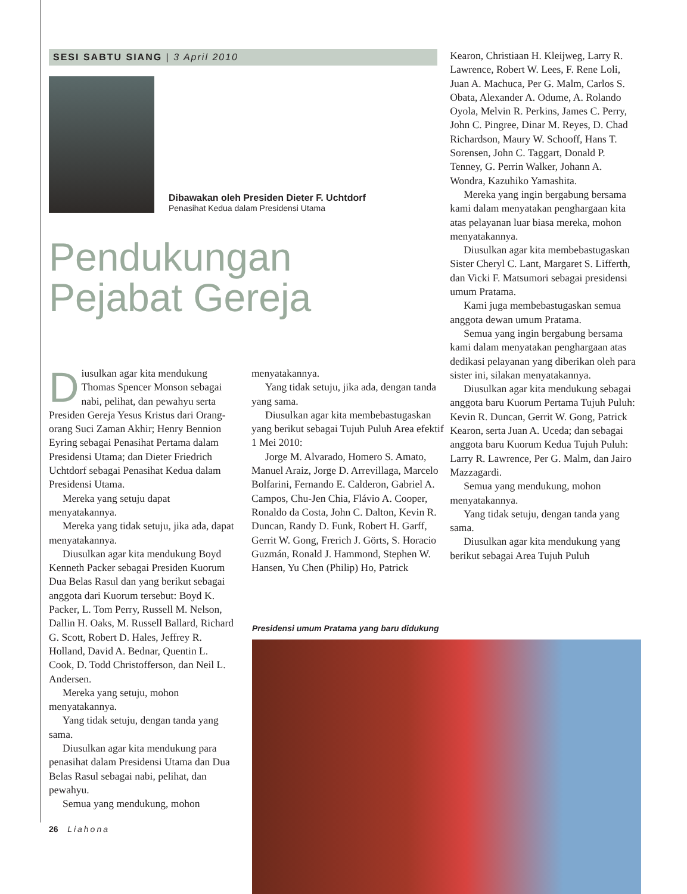SESI SABTU SIANG | 3 April 2010
Dibawakan oleh Presiden Dieter F. Uchtdorf
Penasihat Kedua dalam Presidensi Utama
Pendukungan
Pejabat Gereja
Diusulkan agar kita mendukung Thomas Spencer Monson sebagai nabi, pelihat, dan pewahyu serta Presiden Gereja Yesus Kristus dari Orang-orang Suci Zaman Akhir; Henry Bennion Eyring sebagai Penasihat Pertama dalam Presidensi Utama; dan Dieter Friedrich Uchtdorf sebagai Penasihat Kedua dalam Presidensi Utama.
Mereka yang setuju dapat menyatakannya.
Mereka yang tidak setuju, jika ada, dapat menyatakannya.
Diusulkan agar kita mendukung Boyd Kenneth Packer sebagai Presiden Kuorum Dua Belas Rasul dan yang berikut sebagai anggota dari Kuorum tersebut: Boyd K. Packer, L. Tom Perry, Russell M. Nelson, Dallin H. Oaks, M. Russell Ballard, Richard G. Scott, Robert D. Hales, Jeffrey R. Holland, David A. Bednar, Quentin L. Cook, D. Todd Christofferson, dan Neil L. Andersen.
Mereka yang setuju, mohon menyatakannya.
Yang tidak setuju, dengan tanda yang sama.
Diusulkan agar kita mendukung para penasihat dalam Presidensi Utama dan Dua Belas Rasul sebagai nabi, pelihat, dan pewahyu.
Semua yang mendukung, mohon
26 Liahona
menyatakannya.
Yang tidak setuju, jika ada, dengan tanda yang sama.
Diusulkan agar kita membebastugaskan yang berikut sebagai Tujuh Puluh Area efektif 1 Mei 2010:
Jorge M. Alvarado, Homero S. Amato, Manuel Araiz, Jorge D. Arrevillaga, Marcelo Bolfarini, Fernando E. Calderon, Gabriel A. Campos, Chu-Jen Chia, Flávio A. Cooper, Ronaldo da Costa, John C. Dalton, Kevin R. Duncan, Randy D. Funk, Robert H. Garff, Gerrit W. Gong, Frerich J. Görts, S. Horacio Guzmán, Ronald J. Hammond, Stephen W. Hansen, Yu Chen (Philip) Ho, Patrick
Kearon, Christiaan H. Kleijweg, Larry R. Lawrence, Robert W. Lees, F. Rene Loli, Juan A. Machuca, Per G. Malm, Carlos S. Obata, Alexander A. Odume, A. Rolando Oyola, Melvin R. Perkins, James C. Perry, John C. Pingree, Dinar M. Reyes, D. Chad Richardson, Maury W. Schooff, Hans T. Sorensen, John C. Taggart, Donald P. Tenney, G. Perrin Walker, Johann A. Wondra, Kazuhiko Yamashita.
Mereka yang ingin bergabung bersama kami dalam menyatakan penghargaan kita atas pelayanan luar biasa mereka, mohon menyatakannya.
Diusulkan agar kita membebastugaskan Sister Cheryl C. Lant, Margaret S. Lifferth, dan Vicki F. Matsumori sebagai presidensi umum Pratama.
Kami juga membebastugaskan semua anggota dewan umum Pratama.
Semua yang ingin bergabung bersama kami dalam menyatakan penghargaan atas dedikasi pelayanan yang diberikan oleh para sister ini, silakan menyatakannya.
Diusulkan agar kita mendukung sebagai anggota baru Kuorum Pertama Tujuh Puluh: Kevin R. Duncan, Gerrit W. Gong, Patrick Kearon, serta Juan A. Uceda; dan sebagai anggota baru Kuorum Kedua Tujuh Puluh: Larry R. Lawrence, Per G. Malm, dan Jairo Mazzagardi.
Semua yang mendukung, mohon menyatakannya.
Yang tidak setuju, dengan tanda yang sama.
Diusulkan agar kita mendukung yang berikut sebagai Area Tujuh Puluh
Presidensi umum Pratama yang baru didukung